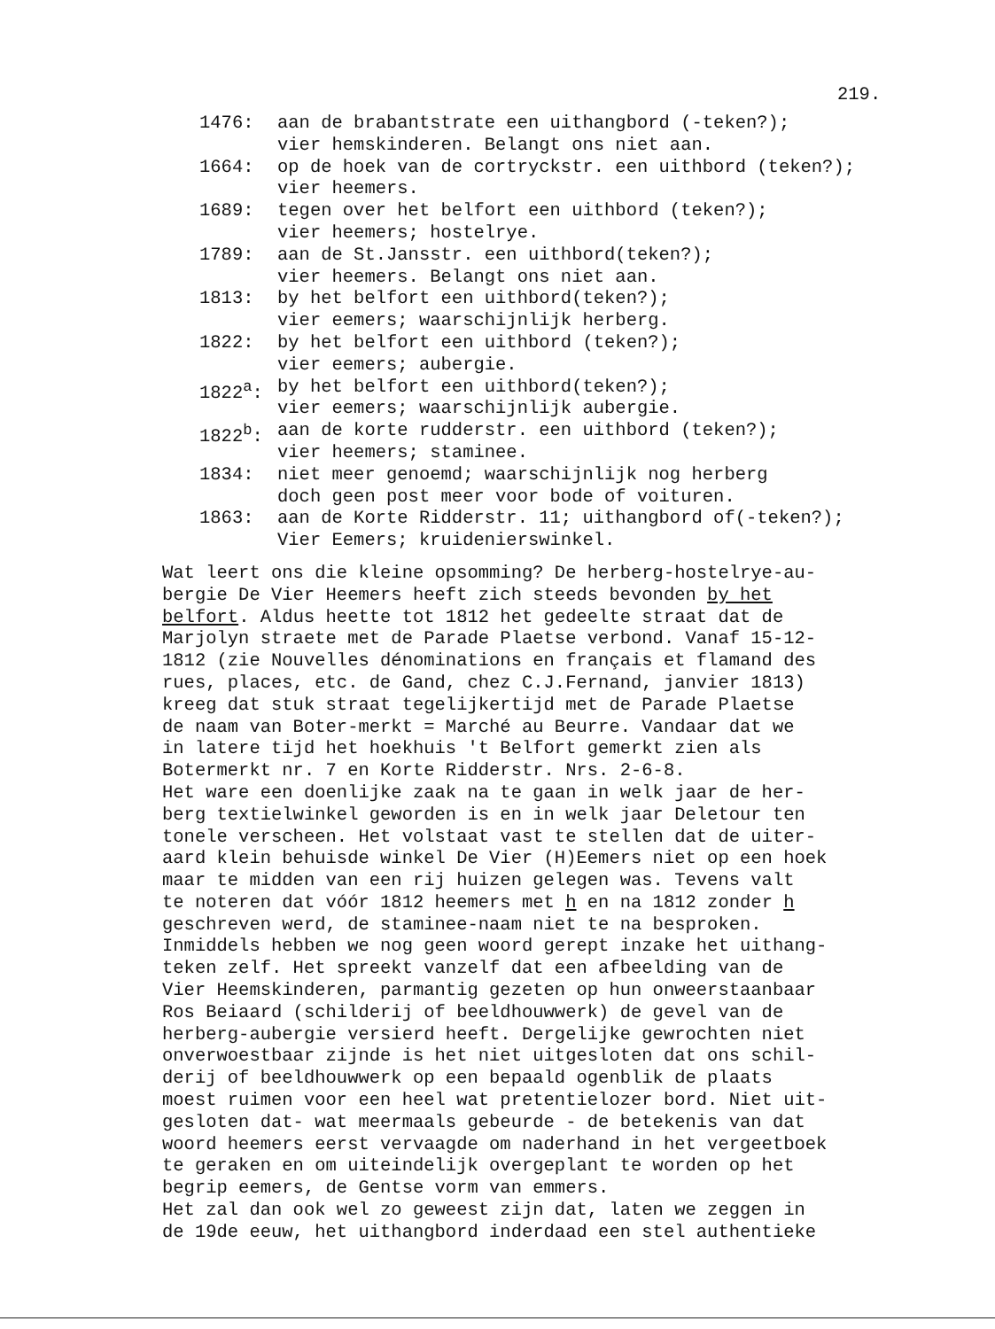219.
1476: aan de brabantstrate een uithangbord (-teken?); vier hemskinderen. Belangt ons niet aan.
1664: op de hoek van de cortryckstr. een uithbord (teken?); vier heemers.
1689: tegen over het belfort een uithbord (teken?); vier heemers; hostelrye.
1789: aan de St.Jansstr. een uithbord(teken?); vier heemers. Belangt ons niet aan.
1813: by het belfort een uithbord(teken?); vier eemers; waarschijnlijk herberg.
1822: by het belfort een uithbord (teken?); vier eemers; aubergie.
1822<sup>a</sup>: by het belfort een uithbord(teken?); vier eemers; waarschijnlijk aubergie.
1822<sup>b</sup>: aan de korte rudderstr. een uithbord (teken?); vier heemers; staminee.
1834: niet meer genoemd; waarschijnlijk nog herberg doch geen post meer voor bode of voituren.
1863: aan de Korte Ridderstr. 11; uithangbord of(-teken?); Vier Eemers; kruidenierswinkel.
Wat leert ons die kleine opsomming? De herberg-hostelrye-au- bergie De Vier Heemers heeft zich steeds bevonden by het belfort. Aldus heette tot 1812 het gedeelte straat dat de Marjolyn straete met de Parade Plaetse verbond. Vanaf 15-12- 1812 (zie Nouvelles dénominations en français et flamand des rues, places, etc. de Gand, chez C.J.Fernand, janvier 1813) kreeg dat stuk straat tegelijkertijd met de Parade Plaetse de naam van Boter-merkt = Marché au Beurre. Vandaar dat we in latere tijd het hoekhuis 't Belfort gemerkt zien als Botermerkt nr. 7 en Korte Ridderstr. Nrs. 2-6-8. Het ware een doenlijke zaak na te gaan in welk jaar de her- berg textielwinkel geworden is en in welk jaar Deletour ten tonele verscheen. Het volstaat vast te stellen dat de uiter- aard klein behuisde winkel De Vier (H)Eemers niet op een hoek maar te midden van een rij huizen gelegen was. Tevens valt te noteren dat vóór 1812 heemers met h en na 1812 zonder h geschreven werd, de staminee-naam niet te na besproken. Inmiddels hebben we nog geen woord gerept inzake het uithang- teken zelf. Het spreekt vanzelf dat een afbeelding van de Vier Heemskinderen, parmantig gezeten op hun onweerstaanbaar Ros Beiaard (schilderij of beeldhouwwerk) de gevel van de herberg-aubergie versierd heeft. Dergelijke gewrochten niet onverwoestbaar zijnde is het niet uitgesloten dat ons schil- derij of beeldhouwwerk op een bepaald ogenblik de plaats moest ruimen voor een heel wat pretentielozer bord. Niet uit- gesloten dat- wat meermaals gebeurde - de betekenis van dat woord heemers eerst vervaagde om naderhand in het vergeetboek te geraken en om uiteindelijk overgeplant te worden op het begrip eemers, de Gentse vorm van emmers. Het zal dan ook wel zo geweest zijn dat, laten we zeggen in de 19de eeuw, het uithangbord inderdaad een stel authentieke